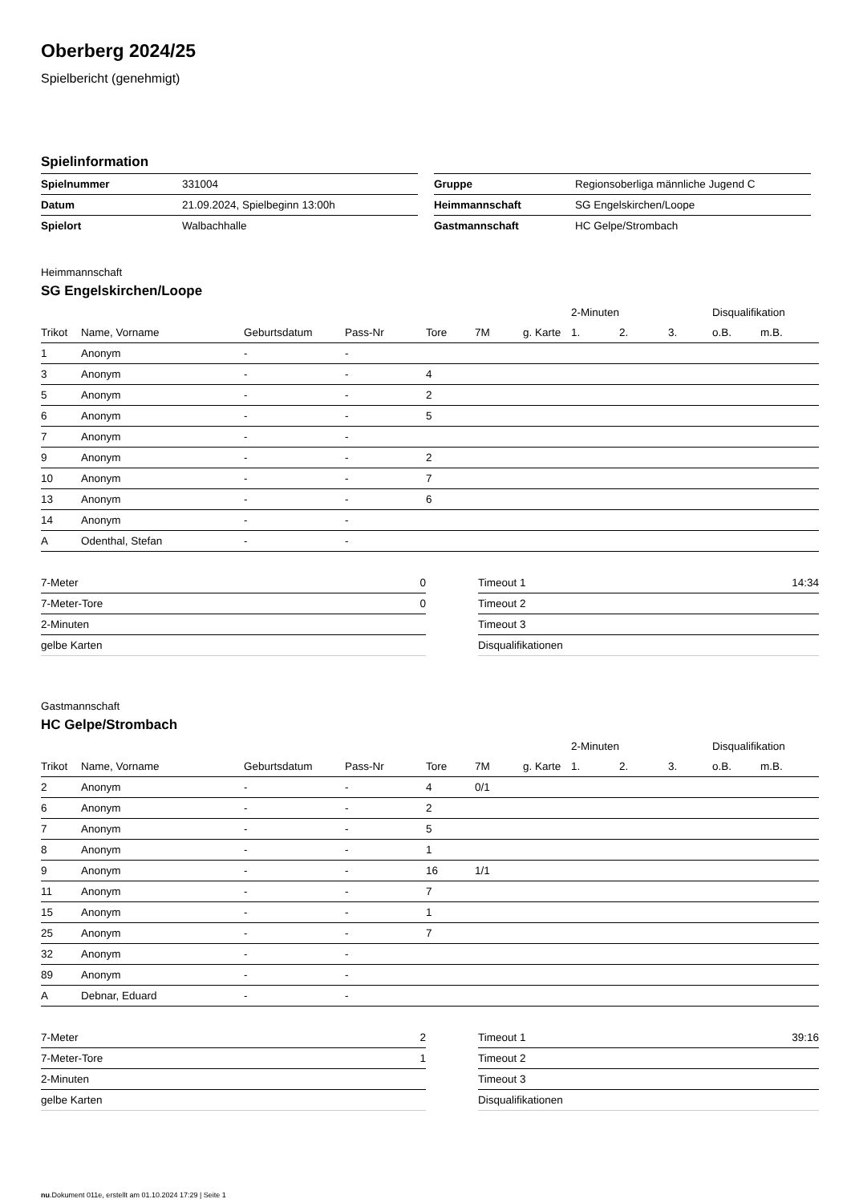Oberberg 2024/25
Spielbericht (genehmigt)
Spielinformation
| Spielnummer | 331004 |
| Datum | 21.09.2024, Spielbeginn 13:00h |
| Spielort | Walbachhalle |
| Gruppe | Regionsoberliga männliche Jugend C |
| Heimmannschaft | SG Engelskirchen/Loope |
| Gastmannschaft | HC Gelpe/Strombach |
Heimmannschaft
SG Engelskirchen/Loope
| | | | | | | | 2-Minuten | | | Disqualifikation | |
| Trikot | Name, Vorname | Geburtsdatum | Pass-Nr | Tore | 7M | g. Karte | 1. | 2. | 3. | o.B. | m.B. |
| 1 | Anonym | - | - | | | | | | | | |
| 3 | Anonym | - | - | 4 | | | | | | | |
| 5 | Anonym | - | - | 2 | | | | | | | |
| 6 | Anonym | - | - | 5 | | | | | | | |
| 7 | Anonym | - | - | | | | | | | | |
| 9 | Anonym | - | - | 2 | | | | | | | |
| 10 | Anonym | - | - | 7 | | | | | | | |
| 13 | Anonym | - | - | 6 | | | | | | | |
| 14 | Anonym | - | - | | | | | | | | |
| A | Odenthal, Stefan | - | - | | | | | | | | |
| 7-Meter | 0 |
| 7-Meter-Tore | 0 |
| 2-Minuten | |
| gelbe Karten | |
| Timeout 1 | 14:34 |
| Timeout 2 | |
| Timeout 3 | |
| Disqualifikationen | |
Gastmannschaft
HC Gelpe/Strombach
| | | | | | | | 2-Minuten | | | Disqualifikation | |
| Trikot | Name, Vorname | Geburtsdatum | Pass-Nr | Tore | 7M | g. Karte | 1. | 2. | 3. | o.B. | m.B. |
| 2 | Anonym | - | - | 4 | 0/1 | | | | | | |
| 6 | Anonym | - | - | 2 | | | | | | | |
| 7 | Anonym | - | - | 5 | | | | | | | |
| 8 | Anonym | - | - | 1 | | | | | | | |
| 9 | Anonym | - | - | 16 | 1/1 | | | | | | |
| 11 | Anonym | - | - | 7 | | | | | | | |
| 15 | Anonym | - | - | 1 | | | | | | | |
| 25 | Anonym | - | - | 7 | | | | | | | |
| 32 | Anonym | - | - | | | | | | | | |
| 89 | Anonym | - | - | | | | | | | | |
| A | Debnar, Eduard | - | - | | | | | | | | |
| 7-Meter | 2 |
| 7-Meter-Tore | 1 |
| 2-Minuten | |
| gelbe Karten | |
| Timeout 1 | 39:16 |
| Timeout 2 | |
| Timeout 3 | |
| Disqualifikationen | |
nu.Dokument 011e, erstellt am 01.10.2024 17:29 | Seite 1